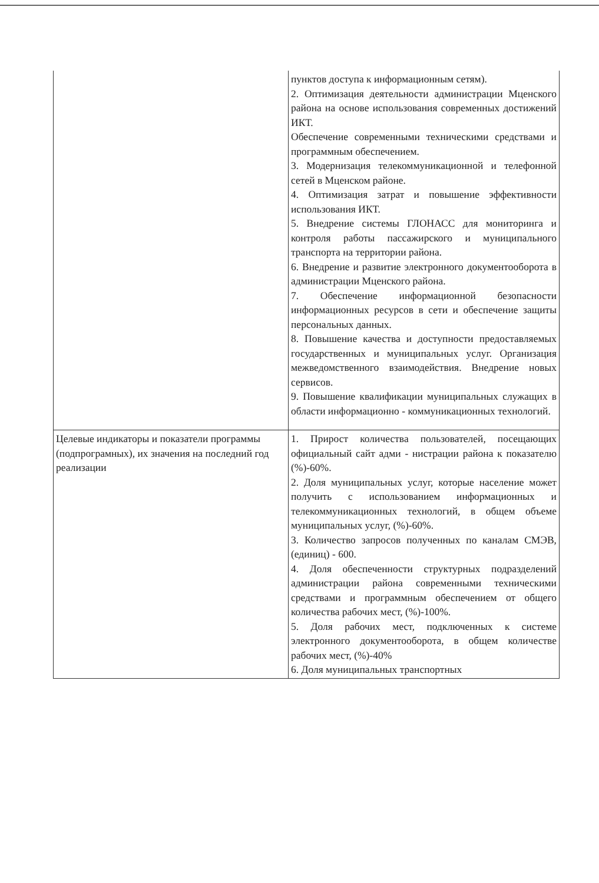| | пунктов доступа к информационным сетям). 2. Оптимизация деятельности администрации Мценского района на основе использования современных достижений ИКТ. Обеспечение современными техническими средствами и программным обеспечением. 3. Модернизация телекоммуникационной и телефонной сетей в Мценском районе. 4. Оптимизация затрат и повышение эффективности использования ИКТ. 5. Внедрение системы ГЛОНАСС для мониторинга и контроля работы пассажирского и муниципального транспорта на территории района. 6. Внедрение и развитие электронного документооборота в администрации Мценского района. 7. Обеспечение информационной безопасности информационных ресурсов в сети и обеспечение защиты персональных данных. 8. Повышение качества и доступности предоставляемых государственных и муниципальных услуг. Организация межведомственного взаимодействия. Внедрение новых сервисов. 9. Повышение квалификации муниципальных служащих в области информационно - коммуникационных технологий. |
| Целевые индикаторы и показатели программы (подпрограмных), их значения на последний год реализации | 1. Прирост количества пользователей, посещающих официальный сайт адми - нистрации района к показателю (%)-60%. 2. Доля муниципальных услуг, которые население может получить с использованием информационных и телекоммуникационных технологий, в общем объеме муниципальных услуг, (%)-60%. 3. Количество запросов полученных по каналам СМЭВ, (единиц) - 600. 4. Доля обеспеченности структурных подразделений администрации района современными техническими средствами и программным обеспечением от общего количества рабочих мест, (%)-100%. 5. Доля рабочих мест, подключенных к системе электронного документооборота, в общем количестве рабочих мест, (%)-40% 6. Доля муниципальных транспортных |